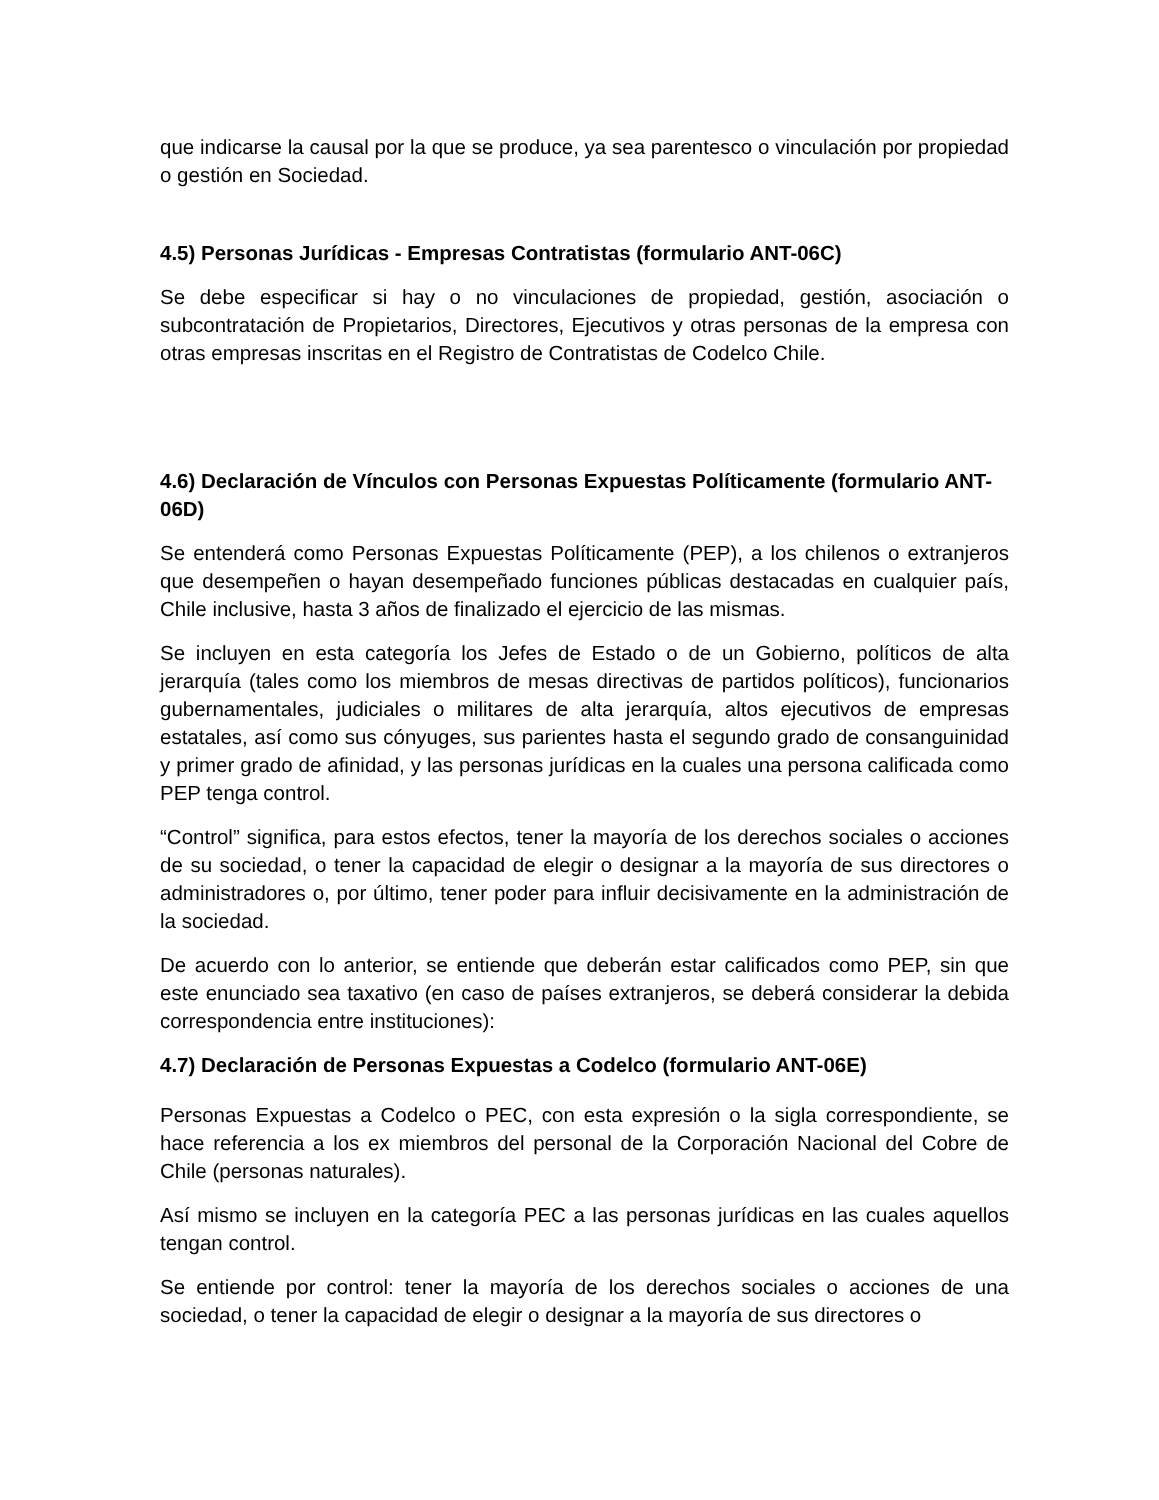que indicarse la causal por la que se produce, ya sea parentesco o vinculación por propiedad o gestión en Sociedad.
4.5) Personas Jurídicas - Empresas Contratistas (formulario ANT-06C)
Se debe especificar si hay o no vinculaciones de propiedad, gestión, asociación o subcontratación de Propietarios, Directores, Ejecutivos y otras personas de la empresa con otras empresas inscritas en el Registro de Contratistas de Codelco Chile.
4.6) Declaración de Vínculos con Personas Expuestas Políticamente (formulario ANT-06D)
Se entenderá como Personas Expuestas Políticamente (PEP), a los chilenos o extranjeros que desempeñen o hayan desempeñado funciones públicas destacadas en cualquier país, Chile inclusive, hasta 3 años de finalizado el ejercicio de las mismas.
Se incluyen en esta categoría los Jefes de Estado o de un Gobierno, políticos de alta jerarquía (tales como los miembros de mesas directivas de partidos políticos), funcionarios gubernamentales, judiciales o militares de alta jerarquía, altos ejecutivos de empresas estatales, así como sus cónyuges, sus parientes hasta el segundo grado de consanguinidad y primer grado de afinidad, y las personas jurídicas en la cuales una persona calificada como PEP tenga control.
“Control” significa, para estos efectos, tener la mayoría de los derechos sociales o acciones de su sociedad, o tener la capacidad de elegir o designar a la mayoría de sus directores o administradores o, por último, tener poder para influir decisivamente en la administración de la sociedad.
De acuerdo con lo anterior, se entiende que deberán estar calificados como PEP, sin que este enunciado sea taxativo (en caso de países extranjeros, se deberá considerar la debida correspondencia entre instituciones):
4.7) Declaración de Personas Expuestas a Codelco (formulario ANT-06E)
Personas Expuestas a Codelco o PEC, con esta expresión o la sigla correspondiente, se hace referencia a los ex miembros del personal de la Corporación Nacional del Cobre de Chile (personas naturales).
Así mismo se incluyen en la categoría PEC a las personas jurídicas en las cuales aquellos tengan control.
Se entiende por control: tener la mayoría de los derechos sociales o acciones de una sociedad, o tener la capacidad de elegir o designar a la mayoría de sus directores o